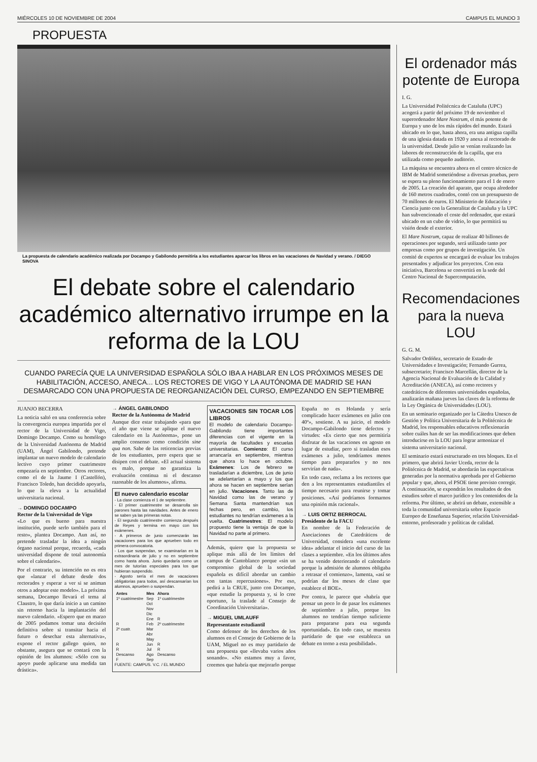MIÉRCOLES 10 DE NOVIEMBRE DE 2004 CAMPUS EL MUNDO 3
PROPUESTA
La propuesta de calendario académico realizada por Docampo y Gabilondo permitiría a los estudiantes aparcar los libros en las vacaciones de Navidad y verano. / DIEGO SINOVA
El debate sobre el calendario académico alternativo irrumpe en la reforma de la LOU
CUANDO PARECÍA QUE LA UNIVERSIDAD ESPAÑOLA SÓLO IBA A HABLAR EN LOS PRÓXIMOS MESES DE HABILITACIÓN, ACCESO, ANECA... LOS RECTORES DE VIGO Y LA AUTÓNOMA DE MADRID SE HAN DESMARCADO CON UNA PROPUESTA DE REORGANIZACIÓN DEL CURSO, EMPEZANDO EN SEPTIEMBRE
JUANJO BECERRA
La noticia saltó en una conferencia sobre la convergencia europea impartida por el rector de la Universidad de Vigo, Domingo Docampo. Como su homólogo de la Universidad Autónoma de Madrid (UAM), Ángel Gabilondo, pretende implantar un nuevo modelo de calendario lectivo cuyo primer cuatrimestre empezaría en septiembre. Otros rectores, como el de la Jaume I (Castellón), Francisco Toledo, han decidido apoyarla, lo que la eleva a la actualidad universitaria nacional.
→ DOMINGO DOCAMPO
Rector de la Universidad de Vigo
«Lo que es bueno para nuestra institución, puede serlo también para el resto», plantea Docampo. Aun así, no pretende trasladar la idea a ningún órgano nacional porque, recuerda, «cada universidad dispone de total autonomía sobre el calendario».
Por el contrario, su intención no es otra que «lanzar el debate desde dos rectorados y esperar a ver si se animan otros a adoptar este modelo». La próxima semana, Docampo llevará el tema al Claustro, lo que daría inicio a un camino sin retorno hacia la implantación del nuevo calendario. «Espero que en marzo de 2005 podamos tomar una decisión definitiva sobre si transitar hacia el futuro o desechar esta alternativa», expone el rector gallego quien, no obstante, asegura que se contará con la opinión de los alumnos: «Sólo con su apoyo puede aplicarse una medida tan drástica».
→ ÁNGEL GABILONDO
Rector de la Autónoma de Madrid
Aunque dice estar trabajando «para que el año que viene se aplique el nuevo calendario en la Autónoma», pone un amplio consenso como condición sine qua non. Sabe de las reticencias previas de los estudiantes, pero espera que se disipen con el debate. «El actual sistema es malo, porque no garantiza la evaluación continua ni el descanso razonable de los alumnos», afirma.
El nuevo calendario escolar
- La clase comienza el 1 de septiembre.
- El primer cuatrimestre se desarrolla sin parones hasta las navidades. Antes de enero se saben ya las primeras notas.
- El segundo cuatrimestre comienza después de Reyes y termina en mayo con los exámenes.
- A primeros de junio comenzarán las vacaciones para los que aprueben todo en primera convocatoria.
- Los que suspendan, se examinarían en la extraordinaria de julio y no en septiembre como hasta ahora. Junio quedaría como un mes de tutorías especiales para los que hubieran suspendido.
- Agosto sería el mes de vacaciones obligatorias para todos, así descansarían los alumnos, aprueben o suspendan.
| Antes | Mes | Ahora |
| --- | --- | --- |
| 1º cuatrimestre | Sep | 1º cuatrimestre |
| | Oct | |
| | Nov | |
| | Dic | |
| | Ene | R |
| R | Feb | 2º cuatrimestre |
| 2º cuatr. | Mar | |
| | Abr | |
| | May | |
| R | Jun | R |
| R | Jul | R |
| Descanso | Ago | Descanso |
| F | Sep | |
FUENTE: CAMPUS. V.C. / EL MUNDO
VACACIONES SIN TOCAR LOS LIBROS
El modelo de calendario Docampo-Gabilondo tiene importantes diferencias con el vigente en la mayoría de facultades y escuelas universitarias. Comienzo: El curso arrancaría en septiembre, mientras que ahora lo hace en octubre. Exámenes: Los de febrero se trasladarían a diciembre, Los de junio se adelantarían a mayo y los que ahora se hacen en septiembre serían en julio. Vacaciones. Tanto las de Navidad como las de verano y Semana Santa mantendrían sus fechas pero, en cambio, los estudiantes no tendrían exámenes a la vuelta. Cuatrimestres: El modelo propuesto tiene la ventaja de que la Navidad no parte al primero.
Además, quiere que la propuesta se aplique más allá de los límites del campus de Cantoblanco porque «sin un compromiso global de la sociedad española es difícil abordar un cambio con tantas repercusiones». Por eso, pedirá a la CRUE, junto con Docampo, «que estudie la propuesta y, si lo cree oportuno, la traslade al Consejo de Coordinación Universitaria».
→ MIGUEL UMLAUFF
Representante estudiantil
Como defensor de los derechos de los alumnos en el Consejo de Gobierno de la UAM, Miguel no es muy partidario de una propuesta que «llevaba varios años sonando». «No estamos muy a favor, creemos que habría que mejorarlo porque España no es Holanda y sería complicado hacer exámenes en julio con 40º», sostiene. A su juicio, el modelo Docampo-Gabilondo tiene defectos y virtudes: «Es cierto que nos permitiría disfrutar de las vacaciones en agosto en lugar de estudiar, pero si trasladan esos exámenes a julio, tendríamos menos tiempo para prepararlos y no nos servirían de nada».
En todo caso, reclama a los rectores que den a los representantes estudiantiles el tiempo necesario para reunirse y tomar posiciones. «Así podríamos formarnos una opinión más racional».
→ LUIS ORTIZ BERROCAL
Presidente de la FACU
En nombre de la Federación de Asociaciones de Catedráticos de Universidad, considera «una excelente idea» adelantar el inicio del curso de las clases a septiembre. «En los últimos años se ha venido deteriorando el calendario porque la admisión de alumnos obligaba a retrasar el comienzo», lamenta, «así se podrían dar los meses de clase que establece el BOE».
Por contra, le parece que «habría que pensar un poco lo de pasar los exámenes de septiembre a julio, porque los alumnos no tendrían tiempo suficiente para prepararse para esa segunda oportunidad». En todo caso, se muestra partidario de que «se establezca un debate en torno a esta posibilidad».
El ordenador más potente de Europa
I. G.
La Universidad Politécnica de Cataluña (UPC) acogerá a partir del próximo 19 de noviembre el superordenador Mare Nostrum, el más potente de Europa y uno de los más rápidos del mundo. Estará ubicado en lo que, hasta ahora, era una antigua capilla de una iglesia datada en 1920 y anexa al rectorado de la universidad. Desde julio se venían realizando las labores de reconstrucción de la capilla, que era utilizada como pequeño auditorio.
La máquina se encuentra ahora en el centro técnico de IBM de Madrid sometiéndose a diversas pruebas, pero se espera su pleno funcionamiento para el 1 de enero de 2005. La creación del aparato, que ocupa alrededor de 160 metros cuadrados, contó con un presupuesto de 70 millones de euros. El Ministerio de Educación y Ciencia junto con la Generalitat de Cataluña y la UPC han subvencionado el coste del ordenador, que estará ubicado en un cubo de vidrio, lo que permitirá su visión desde el exterior.
El Mare Nostrum, capaz de realizar 40 billones de operaciones por segundo, será utilizado tanto por empresas como por grupos de investigación. Un comité de expertos se encargará de evaluar los trabajos presentados y adjudicar los proyectos. Con esta iniciativa, Barcelona se convertirá en la sede del Centro Nacional de Supercomputación.
Recomendaciones para la nueva LOU
G. G. M.
Salvador Ordóñez, secretario de Estado de Universidades e Investigación; Fernando Gurrea, subsecretario; Francisco Marcellán, director de la Agencia Nacional de Evaluación de la Calidad y Acreditación (ANECA), así como rectores y catedráticos de diferentes universidades españolas, analizarán mañana jueves las claves de la reforma de la Ley Orgánica de Universidades (LOU).
En un seminario organizado por la Cátedra Unesco de Gestión y Política Universitaria de la Politécnica de Madrid, los responsables educativos reflexionarán sobre cuáles han de ser las modificaciones que deben introducirse en la LOU para lograr armonizar el sistema universitario nacional.
El seminario estará estructurado en tres bloques. En el primero, que abrirá Javier Uceda, rector de la Politécnica de Madrid, se abordarán las expectativas generadas por la normativa aprobada por el Gobierno popular y que, ahora, el PSOE tiene previsto corregir. A continuación, se expondrán los resultados de dos estudios sobre el marco jurídico y los contenidos de la reforma. Por último, se abrirá un debate, extensible a toda la comunidad universitaria sobre Espacio Europeo de Enseñanza Superior, relación Universidad-entorno, profesorado y políticas de calidad.